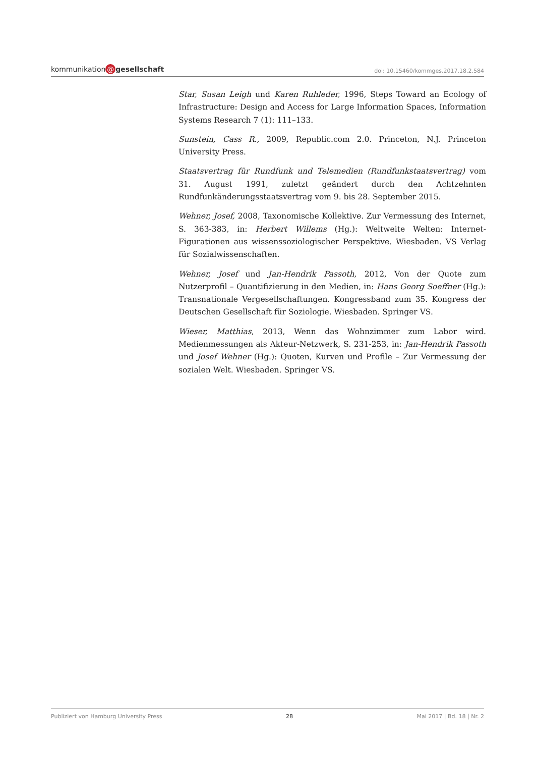kommunikation @ gesellschaft
doi: 10.15460/kommges.2017.18.2.584
Star, Susan Leigh und Karen Ruhleder, 1996, Steps Toward an Ecology of Infrastructure: Design and Access for Large Information Spaces, Information Systems Research 7 (1): 111–133.
Sunstein, Cass R., 2009, Republic.com 2.0. Princeton, N.J. Princeton University Press.
Staatsvertrag für Rundfunk und Telemedien (Rundfunkstaatsvertrag) vom 31. August 1991, zuletzt geändert durch den Achtzehnten Rundfunkänderungsstaatsvertrag vom 9. bis 28. September 2015.
Wehner, Josef, 2008, Taxonomische Kollektive. Zur Vermessung des Internet, S. 363-383, in: Herbert Willems (Hg.): Weltweite Welten: Internet-Figurationen aus wissenssoziologischer Perspektive. Wiesbaden. VS Verlag für Sozialwissenschaften.
Wehner, Josef und Jan-Hendrik Passoth, 2012, Von der Quote zum Nutzerprofil – Quantifizierung in den Medien, in: Hans Georg Soeffner (Hg.): Transnationale Vergesellschaftungen. Kongressband zum 35. Kongress der Deutschen Gesellschaft für Soziologie. Wiesbaden. Springer VS.
Wieser, Matthias, 2013, Wenn das Wohnzimmer zum Labor wird. Medienmessungen als Akteur-Netzwerk, S. 231-253, in: Jan-Hendrik Passoth und Josef Wehner (Hg.): Quoten, Kurven und Profile – Zur Vermessung der sozialen Welt. Wiesbaden. Springer VS.
Publiziert von Hamburg University Press 28 Mai 2017 | Bd. 18 | Nr. 2